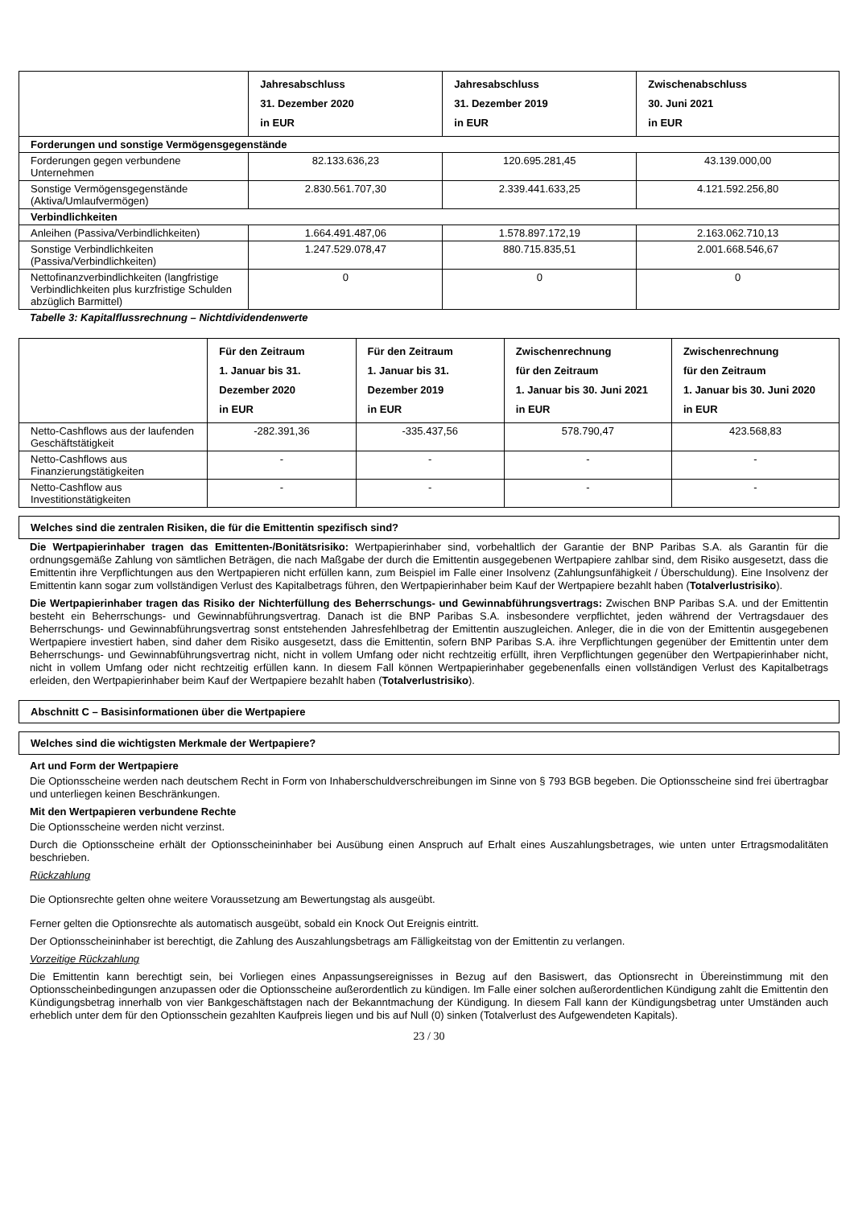| | Jahresabschluss 31. Dezember 2020 in EUR | Jahresabschluss 31. Dezember 2019 in EUR | Zwischenabschluss 30. Juni 2021 in EUR |
| --- | --- | --- | --- |
| Forderungen und sonstige Vermögensgegenstände | | | |
| Forderungen gegen verbundene Unternehmen | 82.133.636,23 | 120.695.281,45 | 43.139.000,00 |
| Sonstige Vermögensgegenstände (Aktiva/Umlaufvermögen) | 2.830.561.707,30 | 2.339.441.633,25 | 4.121.592.256,80 |
| Verbindlichkeiten | | | |
| Anleihen (Passiva/Verbindlichkeiten) | 1.664.491.487,06 | 1.578.897.172,19 | 2.163.062.710,13 |
| Sonstige Verbindlichkeiten (Passiva/Verbindlichkeiten) | 1.247.529.078,47 | 880.715.835,51 | 2.001.668.546,67 |
| Nettofinanzverbindlichkeiten (langfristige Verbindlichkeiten plus kurzfristige Schulden abzüglich Barmittel) | 0 | 0 | 0 |
Tabelle 3: Kapitalflussrechnung – Nichtdividendenwerte
| | Für den Zeitraum 1. Januar bis 31. Dezember 2020 in EUR | Für den Zeitraum 1. Januar bis 31. Dezember 2019 in EUR | Zwischenrechnung für den Zeitraum 1. Januar bis 30. Juni 2021 in EUR | Zwischenrechnung für den Zeitraum 1. Januar bis 30. Juni 2020 in EUR |
| --- | --- | --- | --- | --- |
| Netto-Cashflows aus der laufenden Geschäftstätigkeit | -282.391,36 | -335.437,56 | 578.790,47 | 423.568,83 |
| Netto-Cashflows aus Finanzierungstätigkeiten | - | - | - | - |
| Netto-Cashflow aus Investitionstätigkeiten | - | - | - | - |
Welches sind die zentralen Risiken, die für die Emittentin spezifisch sind?
Die Wertpapierinhaber tragen das Emittenten-/Bonitätsrisiko: Wertpapierinhaber sind, vorbehaltlich der Garantie der BNP Paribas S.A. als Garantin für die ordnungsgemäße Zahlung von sämtlichen Beträgen, die nach Maßgabe der durch die Emittentin ausgegebenen Wertpapiere zahlbar sind, dem Risiko ausgesetzt, dass die Emittentin ihre Verpflichtungen aus den Wertpapieren nicht erfüllen kann, zum Beispiel im Falle einer Insolvenz (Zahlungsunfähigkeit / Überschuldung). Eine Insolvenz der Emittentin kann sogar zum vollständigen Verlust des Kapitalbetrags führen, den Wertpapierinhaber beim Kauf der Wertpapiere bezahlt haben (Totalverlustrisiko).
Die Wertpapierinhaber tragen das Risiko der Nichterfüllung des Beherrschungs- und Gewinnabführungsvertrags: Zwischen BNP Paribas S.A. und der Emittentin besteht ein Beherrschungs- und Gewinnabführungsvertrag. Danach ist die BNP Paribas S.A. insbesondere verpflichtet, jeden während der Vertragsdauer des Beherrschungs- und Gewinnabführungsvertrag sonst entstehenden Jahresfehlbetrag der Emittentin auszugleichen. Anleger, die in die von der Emittentin ausgegebenen Wertpapiere investiert haben, sind daher dem Risiko ausgesetzt, dass die Emittentin, sofern BNP Paribas S.A. ihre Verpflichtungen gegenüber der Emittentin unter dem Beherrschungs- und Gewinnabführungsvertrag nicht, nicht in vollem Umfang oder nicht rechtzeitig erfüllt, ihren Verpflichtungen gegenüber den Wertpapierinhaber nicht, nicht in vollem Umfang oder nicht rechtzeitig erfüllen kann. In diesem Fall können Wertpapierinhaber gegebenenfalls einen vollständigen Verlust des Kapitalbetrags erleiden, den Wertpapierinhaber beim Kauf der Wertpapiere bezahlt haben (Totalverlustrisiko).
Abschnitt C – Basisinformationen über die Wertpapiere
Welches sind die wichtigsten Merkmale der Wertpapiere?
Art und Form der Wertpapiere
Die Optionsscheine werden nach deutschem Recht in Form von Inhaberschuldverschreibungen im Sinne von § 793 BGB begeben. Die Optionsscheine sind frei übertragbar und unterliegen keinen Beschränkungen.
Mit den Wertpapieren verbundene Rechte
Die Optionsscheine werden nicht verzinst.
Durch die Optionsscheine erhält der Optionsscheininhaber bei Ausübung einen Anspruch auf Erhalt eines Auszahlungsbetrages, wie unten unter Ertragsmodalitäten beschrieben.
Rückzahlung
Die Optionsrechte gelten ohne weitere Voraussetzung am Bewertungstag als ausgeübt.
Ferner gelten die Optionsrechte als automatisch ausgeübt, sobald ein Knock Out Ereignis eintritt.
Der Optionsscheininhaber ist berechtigt, die Zahlung des Auszahlungsbetrags am Fälligkeitstag von der Emittentin zu verlangen.
Vorzeitige Rückzahlung
Die Emittentin kann berechtigt sein, bei Vorliegen eines Anpassungsereignisses in Bezug auf den Basiswert, das Optionsrecht in Übereinstimmung mit den Optionsscheinbedingungen anzupassen oder die Optionsscheine außerordentlich zu kündigen. Im Falle einer solchen außerordentlichen Kündigung zahlt die Emittentin den Kündigungsbetrag innerhalb von vier Bankgeschäftstagen nach der Bekanntmachung der Kündigung. In diesem Fall kann der Kündigungsbetrag unter Umständen auch erheblich unter dem für den Optionsschein gezahlten Kaufpreis liegen und bis auf Null (0) sinken (Totalverlust des Aufgewendeten Kapitals).
23 / 30